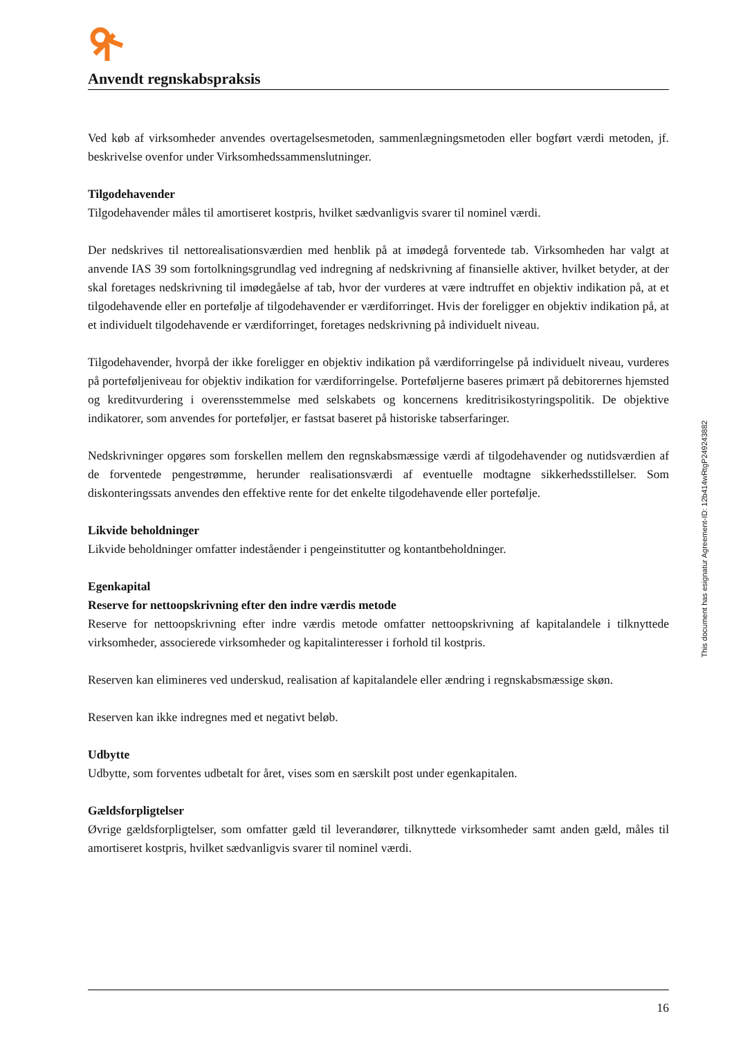Anvendt regnskabspraksis
Ved køb af virksomheder anvendes overtagelsesmetoden, sammenlægningsmetoden eller bogført værdi metoden, jf. beskrivelse ovenfor under Virksomhedssammenslutninger.
Tilgodehavender
Tilgodehavender måles til amortiseret kostpris, hvilket sædvanligvis svarer til nominel værdi.
Der nedskrives til nettorealisationsværdien med henblik på at imødegå forventede tab. Virksomheden har valgt at anvende IAS 39 som fortolkningsgrundlag ved indregning af nedskrivning af finansielle aktiver, hvilket betyder, at der skal foretages nedskrivning til imødegåelse af tab, hvor der vurderes at være indtruffet en objektiv indikation på, at et tilgodehavende eller en portefølje af tilgodehavender er værdiforringet. Hvis der foreligger en objektiv indikation på, at et individuelt tilgodehavende er værdiforringet, foretages nedskrivning på individuelt niveau.
Tilgodehavender, hvorpå der ikke foreligger en objektiv indikation på værdiforringelse på individuelt niveau, vurderes på porteføljeniveau for objektiv indikation for værdiforringelse. Porteføljerne baseres primært på debitorernes hjemsted og kreditvurdering i overensstemmelse med selskabets og koncernens kreditrisikostyringspolitik. De objektive indikatorer, som anvendes for porteføljer, er fastsat baseret på historiske tabserfaringer.
Nedskrivninger opgøres som forskellen mellem den regnskabsmæssige værdi af tilgodehavender og nutidsværdien af de forventede pengestrømme, herunder realisationsværdi af eventuelle modtagne sikkerhedsstillelser. Som diskonteringssats anvendes den effektive rente for det enkelte tilgodehavende eller portefølje.
Likvide beholdninger
Likvide beholdninger omfatter indeståender i pengeinstitutter og kontantbeholdninger.
Egenkapital
Reserve for nettoopskrivning efter den indre værdis metode
Reserve for nettoopskrivning efter indre værdis metode omfatter nettoopskrivning af kapitalandele i tilknyttede virksomheder, associerede virksomheder og kapitalinteresser i forhold til kostpris.
Reserven kan elimineres ved underskud, realisation af kapitalandele eller ændring i regnskabsmæssige skøn.
Reserven kan ikke indregnes med et negativt beløb.
Udbytte
Udbytte, som forventes udbetalt for året, vises som en særskilt post under egenkapitalen.
Gældsforpligtelser
Øvrige gældsforpligtelser, som omfatter gæld til leverandører, tilknyttede virksomheder samt anden gæld, måles til amortiseret kostpris, hvilket sædvanligvis svarer til nominel værdi.
This document has esignatur Agreement-ID: 12b414wRtgP249243882
16